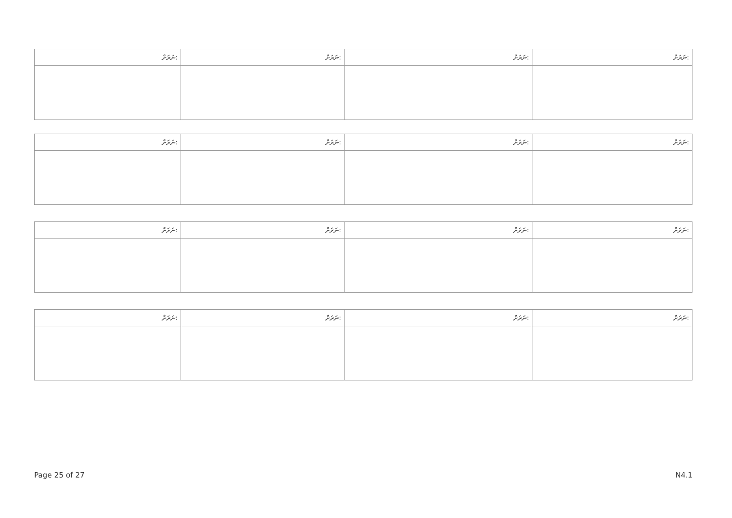| ނަރަށް: | ނަރަށް: | ނަރަށް: | ނަރަށް: |
| ނަރަށް: | ނަރަށް: | ނަރަށް: | ނަރަށް: |
| ނަރަށް: | ނަރަށް: | ނަރަށް: | ނަރަށް: |
| ނަރަށް: | ނަރަށް: | ނަރަށް: | ނަރަށް: |
Page 25 of 27 N4.1